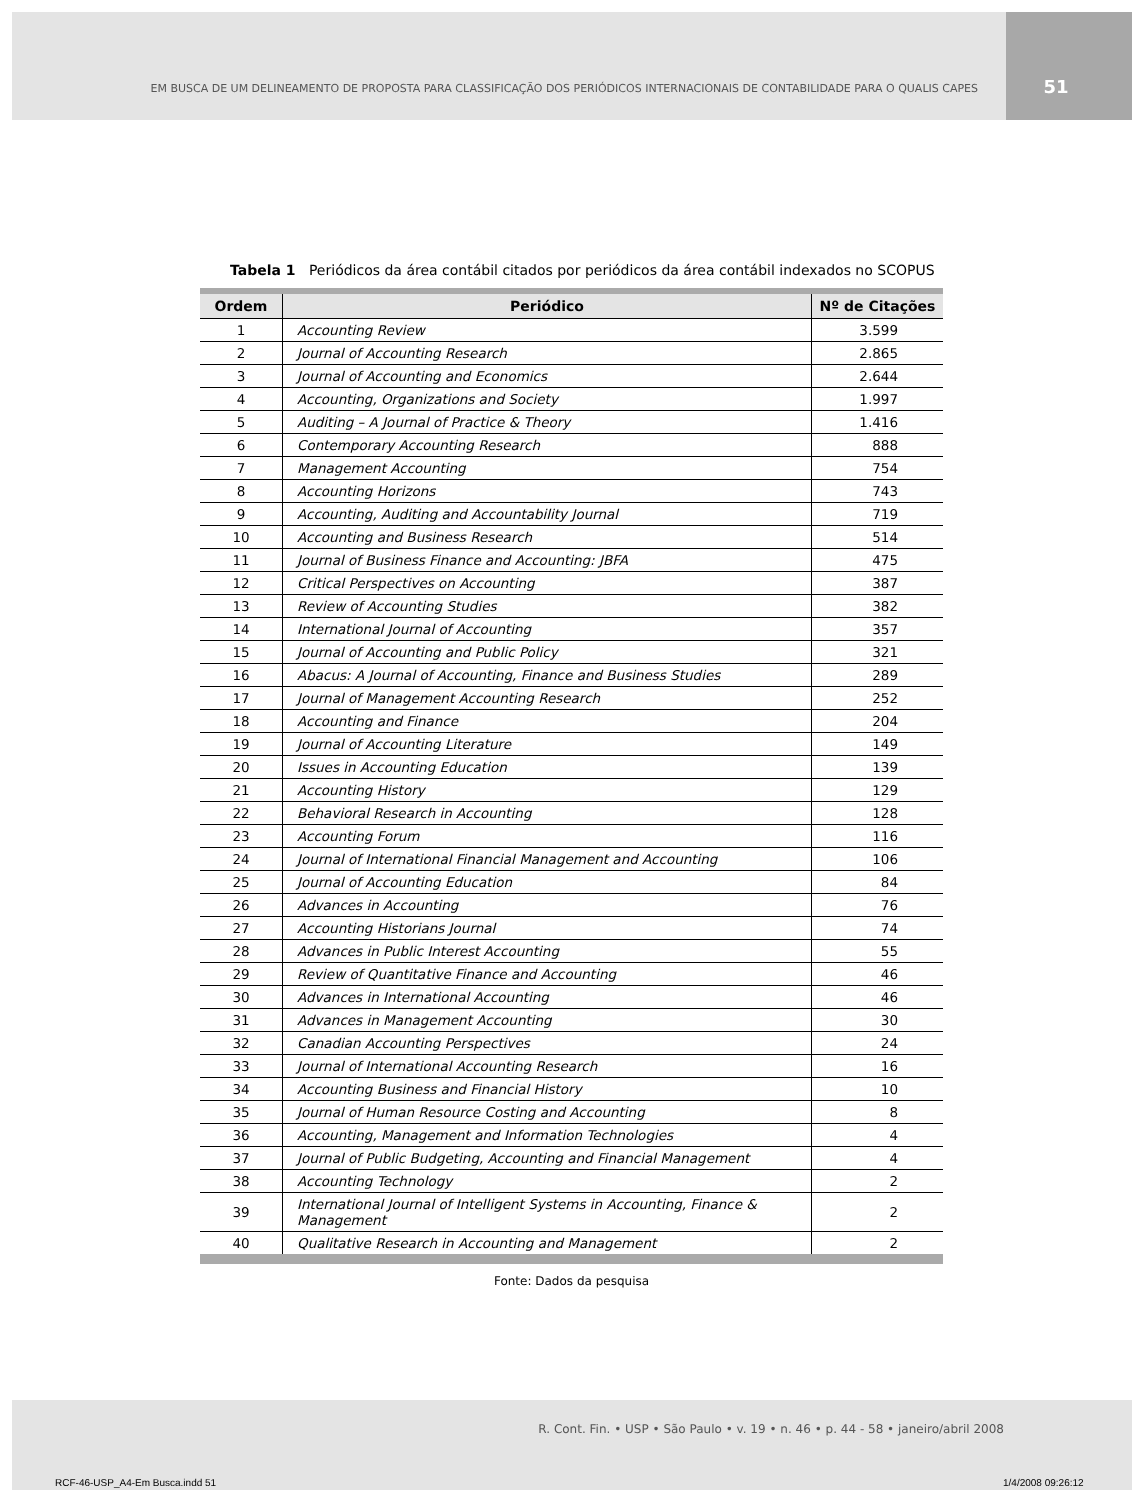EM BUSCA DE UM DELINEAMENTO DE PROPOSTA PARA CLASSIFICAÇÃO DOS PERIÓDICOS INTERNACIONAIS DE CONTABILIDADE PARA O QUALIS CAPES 51
Tabela 1 Periódicos da área contábil citados por periódicos da área contábil indexados no SCOPUS
| Ordem | Periódico | Nº de Citações |
| --- | --- | --- |
| 1 | Accounting Review | 3.599 |
| 2 | Journal of Accounting Research | 2.865 |
| 3 | Journal of Accounting and Economics | 2.644 |
| 4 | Accounting, Organizations and Society | 1.997 |
| 5 | Auditing – A Journal of Practice & Theory | 1.416 |
| 6 | Contemporary Accounting Research | 888 |
| 7 | Management Accounting | 754 |
| 8 | Accounting Horizons | 743 |
| 9 | Accounting, Auditing and Accountability Journal | 719 |
| 10 | Accounting and Business Research | 514 |
| 11 | Journal of Business Finance and Accounting: JBFA | 475 |
| 12 | Critical Perspectives on Accounting | 387 |
| 13 | Review of Accounting Studies | 382 |
| 14 | International Journal of Accounting | 357 |
| 15 | Journal of Accounting and Public Policy | 321 |
| 16 | Abacus: A Journal of Accounting, Finance and Business Studies | 289 |
| 17 | Journal of Management Accounting Research | 252 |
| 18 | Accounting and Finance | 204 |
| 19 | Journal of Accounting Literature | 149 |
| 20 | Issues in Accounting Education | 139 |
| 21 | Accounting History | 129 |
| 22 | Behavioral Research in Accounting | 128 |
| 23 | Accounting Forum | 116 |
| 24 | Journal of International Financial Management and Accounting | 106 |
| 25 | Journal of Accounting Education | 84 |
| 26 | Advances in Accounting | 76 |
| 27 | Accounting Historians Journal | 74 |
| 28 | Advances in Public Interest Accounting | 55 |
| 29 | Review of Quantitative Finance and Accounting | 46 |
| 30 | Advances in International Accounting | 46 |
| 31 | Advances in Management Accounting | 30 |
| 32 | Canadian Accounting Perspectives | 24 |
| 33 | Journal of International Accounting Research | 16 |
| 34 | Accounting Business and Financial History | 10 |
| 35 | Journal of Human Resource Costing and Accounting | 8 |
| 36 | Accounting, Management and Information Technologies | 4 |
| 37 | Journal of Public Budgeting, Accounting and Financial Management | 4 |
| 38 | Accounting Technology | 2 |
| 39 | International Journal of Intelligent Systems in Accounting, Finance & Management | 2 |
| 40 | Qualitative Research in Accounting and Management | 2 |
Fonte: Dados da pesquisa
R. Cont. Fin. • USP • São Paulo • v. 19 • n. 46 • p. 44 - 58 • janeiro/abril 2008
RCF-46-USP_A4-Em Busca.indd 51 1/4/2008 09:26:12